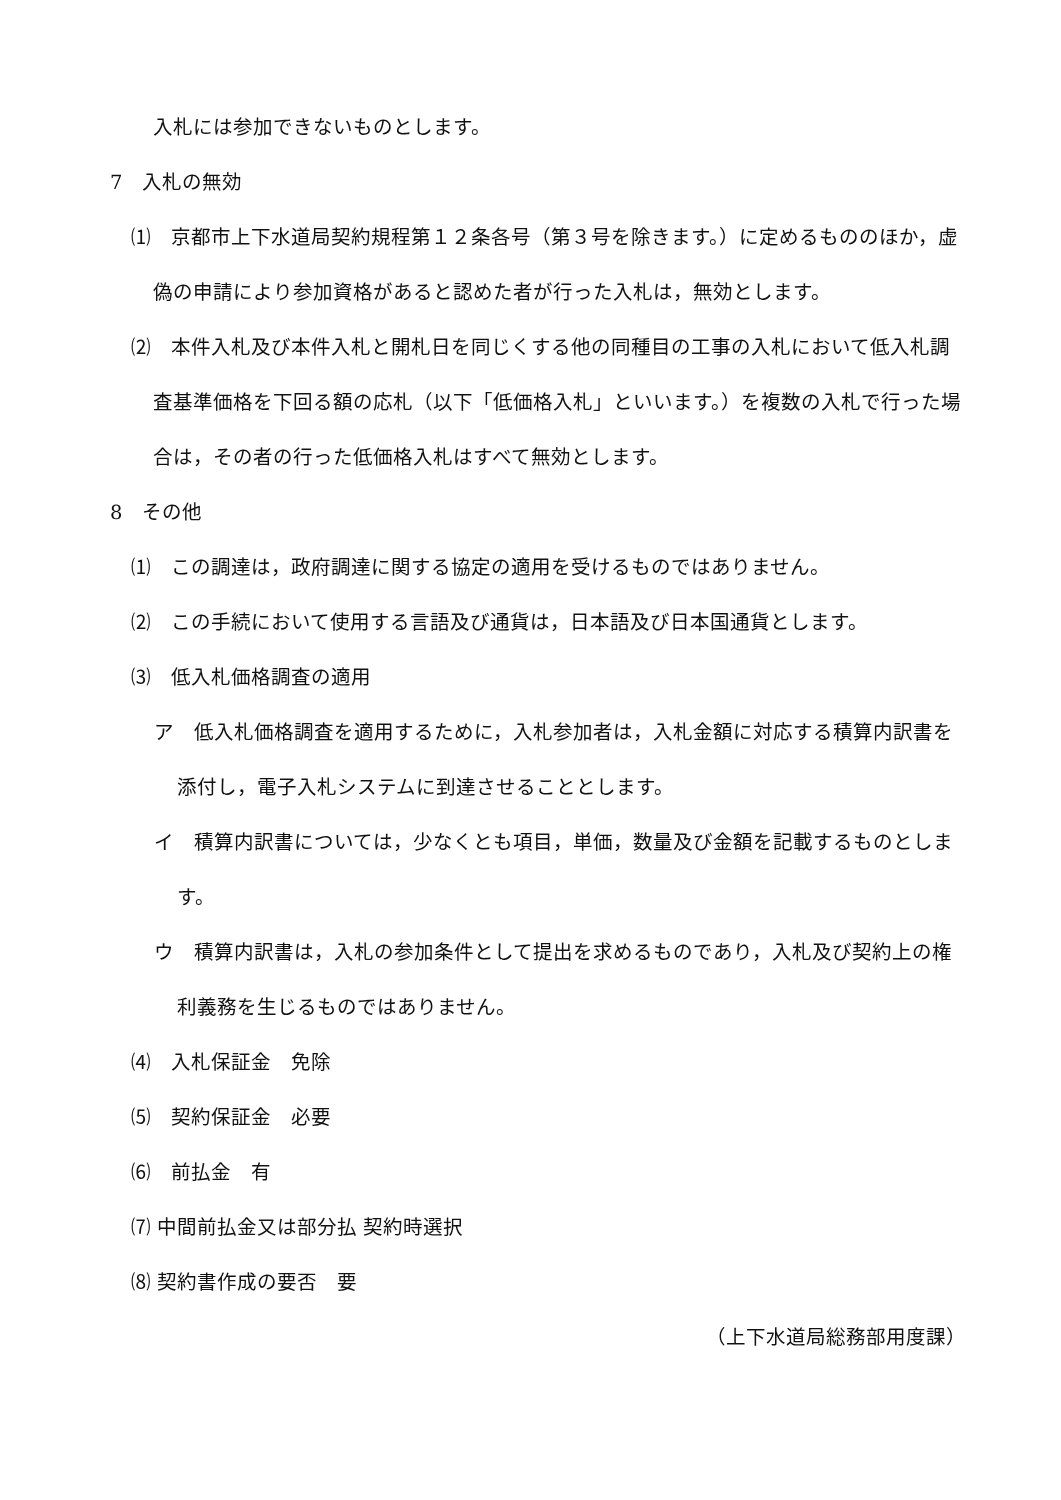入札には参加できないものとします。
7　入札の無効
⑴　京都市上下水道局契約規程第１２条各号（第３号を除きます。）に定めるもののほか，虚偽の申請により参加資格があると認めた者が行った入札は，無効とします。
⑵　本件入札及び本件入札と開札日を同じくする他の同種目の工事の入札において低入札調査基準価格を下回る額の応札（以下「低価格入札」といいます。）を複数の入札で行った場合は，その者の行った低価格入札はすべて無効とします。
8　その他
⑴　この調達は，政府調達に関する協定の適用を受けるものではありません。
⑵　この手続において使用する言語及び通貨は，日本語及び日本国通貨とします。
⑶　低入札価格調査の適用
ア　低入札価格調査を適用するために，入札参加者は，入札金額に対応する積算内訳書を添付し，電子入札システムに到達させることとします。
イ　積算内訳書については，少なくとも項目，単価，数量及び金額を記載するものとします。
ウ　積算内訳書は，入札の参加条件として提出を求めるものであり，入札及び契約上の権利義務を生じるものではありません。
⑷　入札保証金　免除
⑸　契約保証金　必要
⑹　前払金　有
⑺ 中間前払金又は部分払 契約時選択
⑻ 契約書作成の要否　要
（上下水道局総務部用度課）